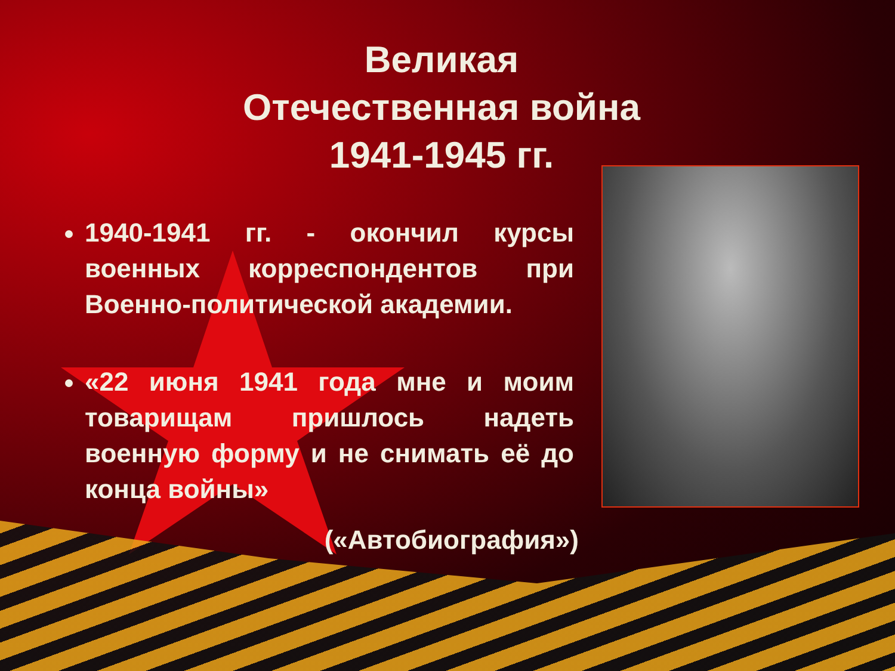Великая
Отечественная война
1941-1945 гг.
1940-1941 гг. - окончил курсы военных корреспондентов при Военно-политической академии.
«22 июня 1941 года мне и моим товарищам пришлось надеть военную форму и не снимать её до конца войны»
(«Автобиография»)